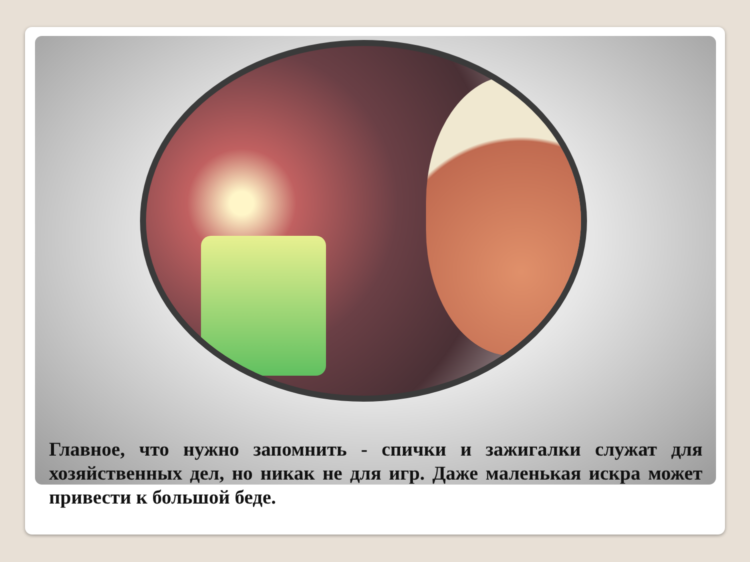Главное, что нужно запомнить - спички и зажигалки служат для хозяйственных дел, но никак не для игр. Даже маленькая искра может привести к большой беде.